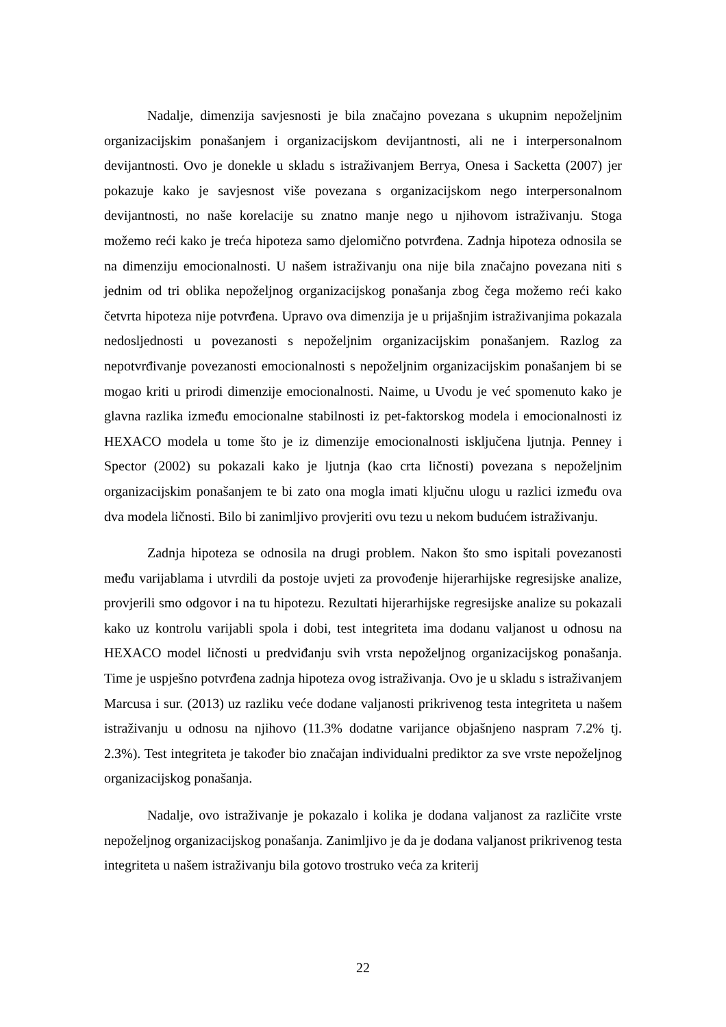Nadalje, dimenzija savjesnosti je bila značajno povezana s ukupnim nepoželjnim organizacijskim ponašanjem i organizacijskom devijantnosti, ali ne i interpersonalnom devijantnosti. Ovo je donekle u skladu s istraživanjem Berrya, Onesa i Sacketta (2007) jer pokazuje kako je savjesnost više povezana s organizacijskom nego interpersonalnom devijantnosti, no naše korelacije su znatno manje nego u njihovom istraživanju. Stoga možemo reći kako je treća hipoteza samo djelomično potvrđena. Zadnja hipoteza odnosila se na dimenziju emocionalnosti. U našem istraživanju ona nije bila značajno povezana niti s jednim od tri oblika nepoželjnog organizacijskog ponašanja zbog čega možemo reći kako četvrta hipoteza nije potvrđena. Upravo ova dimenzija je u prijašnjim istraživanjima pokazala nedosljednosti u povezanosti s nepoželjnim organizacijskim ponašanjem. Razlog za nepotvrđivanje povezanosti emocionalnosti s nepoželjnim organizacijskim ponašanjem bi se mogao kriti u prirodi dimenzije emocionalnosti. Naime, u Uvodu je već spomenuto kako je glavna razlika između emocionalne stabilnosti iz pet-faktorskog modela i emocionalnosti iz HEXACO modela u tome što je iz dimenzije emocionalnosti isključena ljutnja. Penney i Spector (2002) su pokazali kako je ljutnja (kao crta ličnosti) povezana s nepoželjnim organizacijskim ponašanjem te bi zato ona mogla imati ključnu ulogu u razlici između ova dva modela ličnosti. Bilo bi zanimljivo provjeriti ovu tezu u nekom budućem istraživanju.
Zadnja hipoteza se odnosila na drugi problem. Nakon što smo ispitali povezanosti među varijablama i utvrdili da postoje uvjeti za provođenje hijerarhijske regresijske analize, provjerili smo odgovor i na tu hipotezu. Rezultati hijerarhijske regresijske analize su pokazali kako uz kontrolu varijabli spola i dobi, test integriteta ima dodanu valjanost u odnosu na HEXACO model ličnosti u predviđanju svih vrsta nepoželjnog organizacijskog ponašanja. Time je uspješno potvrđena zadnja hipoteza ovog istraživanja. Ovo je u skladu s istraživanjem Marcusa i sur. (2013) uz razliku veće dodane valjanosti prikrivenog testa integriteta u našem istraživanju u odnosu na njihovo (11.3% dodatne varijance objašnjeno naspram 7.2% tj. 2.3%). Test integriteta je također bio značajan individualni prediktor za sve vrste nepoželjnog organizacijskog ponašanja.
Nadalje, ovo istraživanje je pokazalo i kolika je dodana valjanost za različite vrste nepoželjnog organizacijskog ponašanja. Zanimljivo je da je dodana valjanost prikrivenog testa integriteta u našem istraživanju bila gotovo trostruko veća za kriterij
22